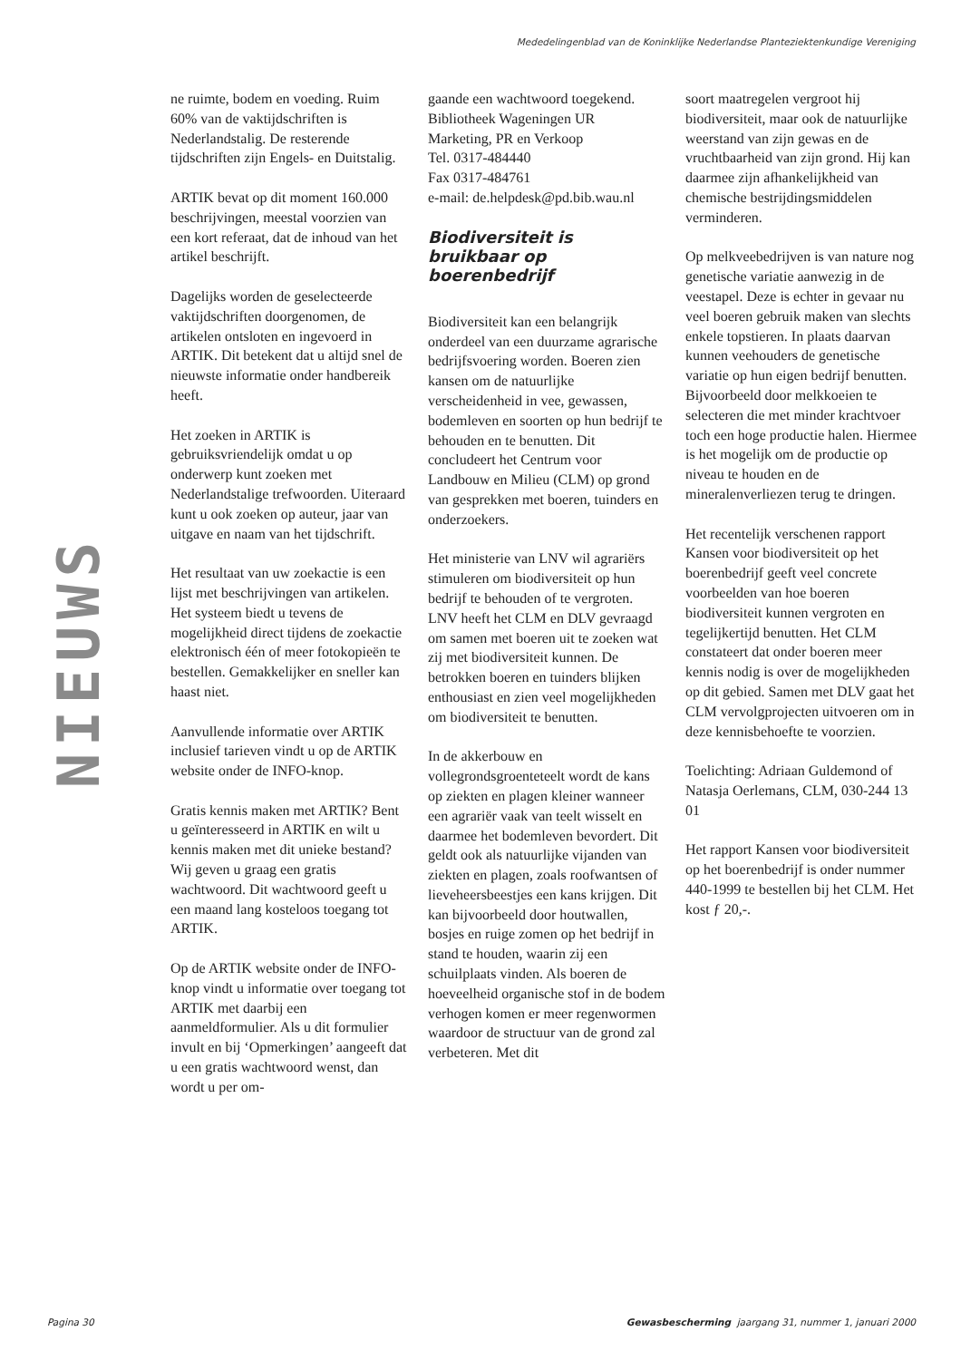Mededelingenblad van de Koninklijke Nederlandse Planteziektenkundige Vereniging
NIEUWS
ne ruimte, bodem en voeding. Ruim 60% van de vaktijdschriften is Nederlandstalig. De resterende tijdschriften zijn Engels- en Duitstalig.
ARTIK bevat op dit moment 160.000 beschrijvingen, meestal voorzien van een kort referaat, dat de inhoud van het artikel beschrijft.
Dagelijks worden de geselecteerde vaktijdschriften doorgenomen, de artikelen ontsloten en ingevoerd in ARTIK. Dit betekent dat u altijd snel de nieuwste informatie onder handbereik heeft.
Het zoeken in ARTIK is gebruiksvriendelijk omdat u op onderwerp kunt zoeken met Nederlandstalige trefwoorden. Uiteraard kunt u ook zoeken op auteur, jaar van uitgave en naam van het tijdschrift.
Het resultaat van uw zoekactie is een lijst met beschrijvingen van artikelen. Het systeem biedt u tevens de mogelijkheid direct tijdens de zoekactie elektronisch één of meer fotokopieën te bestellen. Gemakkelijker en sneller kan haast niet.
Aanvullende informatie over ARTIK inclusief tarieven vindt u op de ARTIK website onder de INFO-knop.
Gratis kennis maken met ARTIK? Bent u geïnteresseerd in ARTIK en wilt u kennis maken met dit unieke bestand? Wij geven u graag een gratis wachtwoord. Dit wachtwoord geeft u een maand lang kosteloos toegang tot ARTIK.
Op de ARTIK website onder de INFO-knop vindt u informatie over toegang tot ARTIK met daarbij een aanmeldformulier. Als u dit formulier invult en bij ‘Opmerkingen’ aangeeft dat u een gratis wachtwoord wenst, dan wordt u per om-
gaande een wachtwoord toegekend.
Bibliotheek Wageningen UR
Marketing, PR en Verkoop
Tel. 0317-484440
Fax 0317-484761
e-mail: de.helpdesk@pd.bib.wau.nl
Biodiversiteit is bruikbaar op boerenbedrijf
Biodiversiteit kan een belangrijk onderdeel van een duurzame agrarische bedrijfsvoering worden. Boeren zien kansen om de natuurlijke verscheidenheid in vee, gewassen, bodemleven en soorten op hun bedrijf te behouden en te benutten. Dit concludeert het Centrum voor Landbouw en Milieu (CLM) op grond van gesprekken met boeren, tuinders en onderzoekers.
Het ministerie van LNV wil agrariërs stimuleren om biodiversiteit op hun bedrijf te behouden of te vergroten. LNV heeft het CLM en DLV gevraagd om samen met boeren uit te zoeken wat zij met biodiversiteit kunnen. De betrokken boeren en tuinders blijken enthousiast en zien veel mogelijkheden om biodiversiteit te benutten.
In de akkerbouw en vollegrondsgroenteteelt wordt de kans op ziekten en plagen kleiner wanneer een agrariër vaak van teelt wisselt en daarmee het bodemleven bevordert. Dit geldt ook als natuurlijke vijanden van ziekten en plagen, zoals roofwantsen of lieveheersbeestjes een kans krijgen. Dit kan bijvoorbeeld door houtwallen, bosjes en ruige zomen op het bedrijf in stand te houden, waarin zij een schuilplaats vinden. Als boeren de hoeveelheid organische stof in de bodem verhogen komen er meer regenwormen waardoor de structuur van de grond zal verbeteren. Met dit
soort maatregelen vergroot hij biodiversiteit, maar ook de natuurlijke weerstand van zijn gewas en de vruchtbaarheid van zijn grond. Hij kan daarmee zijn afhankelijkheid van chemische bestrijdingsmiddelen verminderen.
Op melkveebedrijven is van nature nog genetische variatie aanwezig in de veestapel. Deze is echter in gevaar nu veel boeren gebruik maken van slechts enkele topstieren. In plaats daarvan kunnen veehouders de genetische variatie op hun eigen bedrijf benutten. Bijvoorbeeld door melkkoeien te selecteren die met minder krachtvoer toch een hoge productie halen. Hiermee is het mogelijk om de productie op niveau te houden en de mineralenverliezen terug te dringen.
Het recentelijk verschenen rapport Kansen voor biodiversiteit op het boerenbedrijf geeft veel concrete voorbeelden van hoe boeren biodiversiteit kunnen vergroten en tegelijkertijd benutten. Het CLM constateert dat onder boeren meer kennis nodig is over de mogelijkheden op dit gebied. Samen met DLV gaat het CLM vervolgprojecten uitvoeren om in deze kennisbehoefte te voorzien.
Toelichting: Adriaan Guldemond of Natasja Oerlemans, CLM, 030-244 13 01
Het rapport Kansen voor biodiversiteit op het boerenbedrijf is onder nummer 440-1999 te bestellen bij het CLM. Het kost ƒ 20,-.
Pagina 30 Gewasbescherming jaargang 31, nummer 1, januari 2000